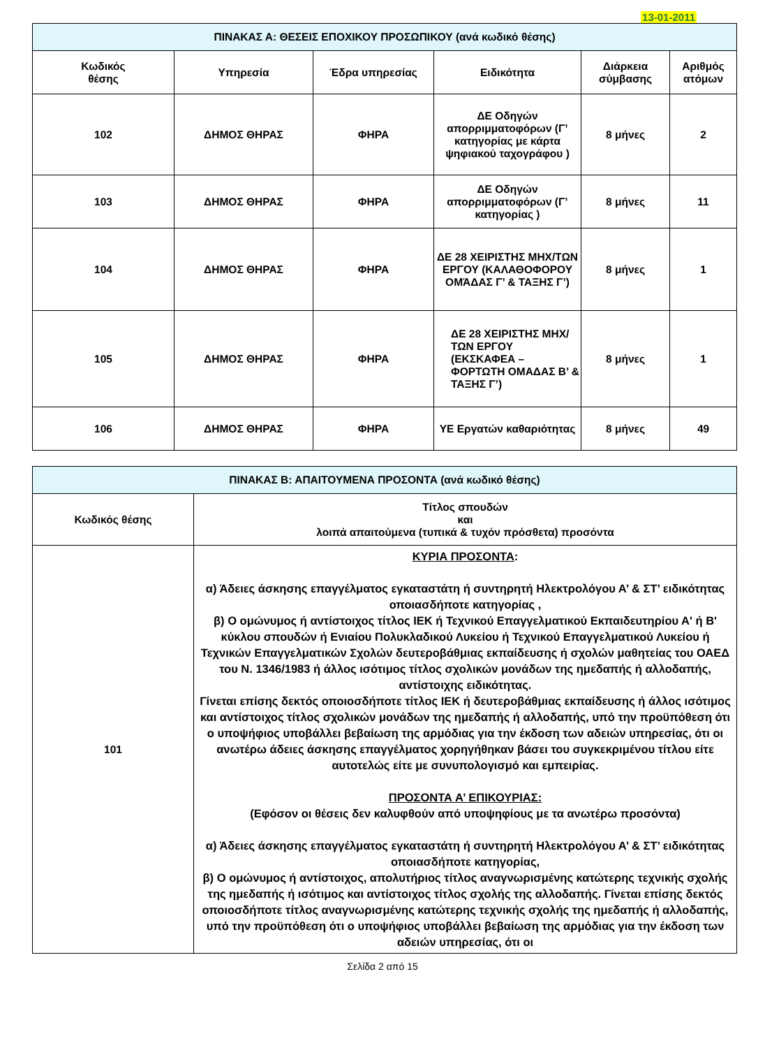13-01-2011
| ΠΙΝΑΚΑΣ Α: ΘΕΣΕΙΣ ΕΠΟΧΙΚΟΥ ΠΡΟΣΩΠΙΚΟΥ (ανά κωδικό θέσης) | | | | | |
| Κωδικός θέσης | Υπηρεσία | Έδρα υπηρεσίας | Ειδικότητα | Διάρκεια σύμβασης | Αριθμός ατόμων |
| 102 | ΔΗΜΟΣ ΘΗΡΑΣ | ΦΗΡΑ | ΔΕ Οδηγών απορριμματοφόρων (Γ’ κατηγορίας με κάρτα ψηφιακού ταχογράφου ) | 8 μήνες | 2 |
| 103 | ΔΗΜΟΣ ΘΗΡΑΣ | ΦΗΡΑ | ΔΕ Οδηγών απορριμματοφόρων (Γ’ κατηγορίας ) | 8 μήνες | 11 |
| 104 | ΔΗΜΟΣ ΘΗΡΑΣ | ΦΗΡΑ | ΔΕ 28 ΧΕΙΡΙΣΤΗΣ ΜΗΧ/ΤΩΝ ΕΡΓΟΥ (ΚΑΛΑΘΟΦΟΡΟΥ ΟΜΆΔΑΣ Γ’ & ΤΑΞΗΣ Γ’) | 8 μήνες | 1 |
| 105 | ΔΗΜΟΣ ΘΗΡΑΣ | ΦΗΡΑ | ΔΕ 28 ΧΕΙΡΙΣΤΗΣ ΜΗΧ/ΤΩΝ ΕΡΓΟΥ (ΕΚΣΚΑΦΕΑ – ΦΟΡΤΩΤΗ ΟΜΑΔΑΣ Β’ & ΤΑΞΗΣ Γ’) | 8 μήνες | 1 |
| 106 | ΔΗΜΟΣ ΘΗΡΑΣ | ΦΗΡΑ | ΥΕ Εργατών καθαριότητας | 8 μήνες | 49 |
| ΠΙΝΑΚΑΣ Β: ΑΠΑΙΤΟΥΜΕΝΑ ΠΡΟΣΟΝΤΑ (ανά κωδικό θέσης) | |
| Κωδικός θέσης | Τίτλος σπουδών και λοιπά απαιτούμενα (τυπικά & τυχόν πρόσθετα) προσόντα |
| 101 | ΚΥΡΙΑ ΠΡΟΣΟΝΤΑ : α) Άδειες άσκησης επαγγέλματος εγκαταστάτη ή συντηρητή Ηλεκτρολόγου Α’ & ΣΤ’ ειδικότητας οποιασδήποτε κατηγορίας , β) Ο ομώνυμος ή αντίστοιχος τίτλος ΙΕΚ ή Τεχνικού Επαγγελματικού Εκπαιδευτηρίου Α' ή Β' κύκλου σπουδών ή Ενιαίου Πολυκλαδικού Λυκείου ή Τεχνικού Επαγγελματικού Λυκείου ή Τεχνικών Επαγγελματικών Σχολών δευτεροβάθμιας εκπαίδευσης ή σχολών μαθητείας του ΟΑΕΔ του Ν. 1346/1983 ή άλλος ισότιμος τίτλος σχολικών μονάδων της ημεδαπής ή αλλοδαπής, αντίστοιχης ειδικότητας. Γίνεται επίσης δεκτός οποιοσδήποτε τίτλος ΙΕΚ ή δευτεροβάθμιας εκπαίδευσης ή άλλος ισότιμος και αντίστοιχος τίτλος σχολικών μονάδων της ημεδαπής ή αλλοδαπής, υπό την προϋπόθεση ότι ο υποψήφιος υποβάλλει βεβαίωση της αρμόδιας για την έκδοση των αδειών υπηρεσίας, ότι οι ανωτέρω άδειες άσκησης επαγγέλματος χορηγήθηκαν βάσει του συγκεκριμένου τίτλου είτε αυτοτελώς είτε με συνυπολογισμό και εμπειρίας. ΠΡΟΣΟΝΤΑ Α’ ΕΠΙΚΟΥΡΙΑΣ: (Εφόσον οι θέσεις δεν καλυφθούν από υποψηφίους με τα ανωτέρω προσόντα) α) Άδειες άσκησης επαγγέλματος εγκαταστάτη ή συντηρητή Ηλεκτρολόγου Α’ & ΣΤ’ ειδικότητας οποιασδήποτε κατηγορίας, β) Ο ομώνυμος ή αντίστοιχος, απολυτήριος τίτλος αναγνωρισμένης κατώτερης τεχνικής σχολής της ημεδαπής ή ισότιμος και αντίστοιχος τίτλος σχολής της αλλοδαπής. Γίνεται επίσης δεκτός οποιοσδήποτε τίτλος αναγνωρισμένης κατώτερης τεχνικής σχολής της ημεδαπής ή αλλοδαπής, υπό την προϋπόθεση ότι ο υποψήφιος υποβάλλει βεβαίωση της αρμόδιας για την έκδοση των αδειών υπηρεσίας, ότι οι |
Σελίδα 2 από 15